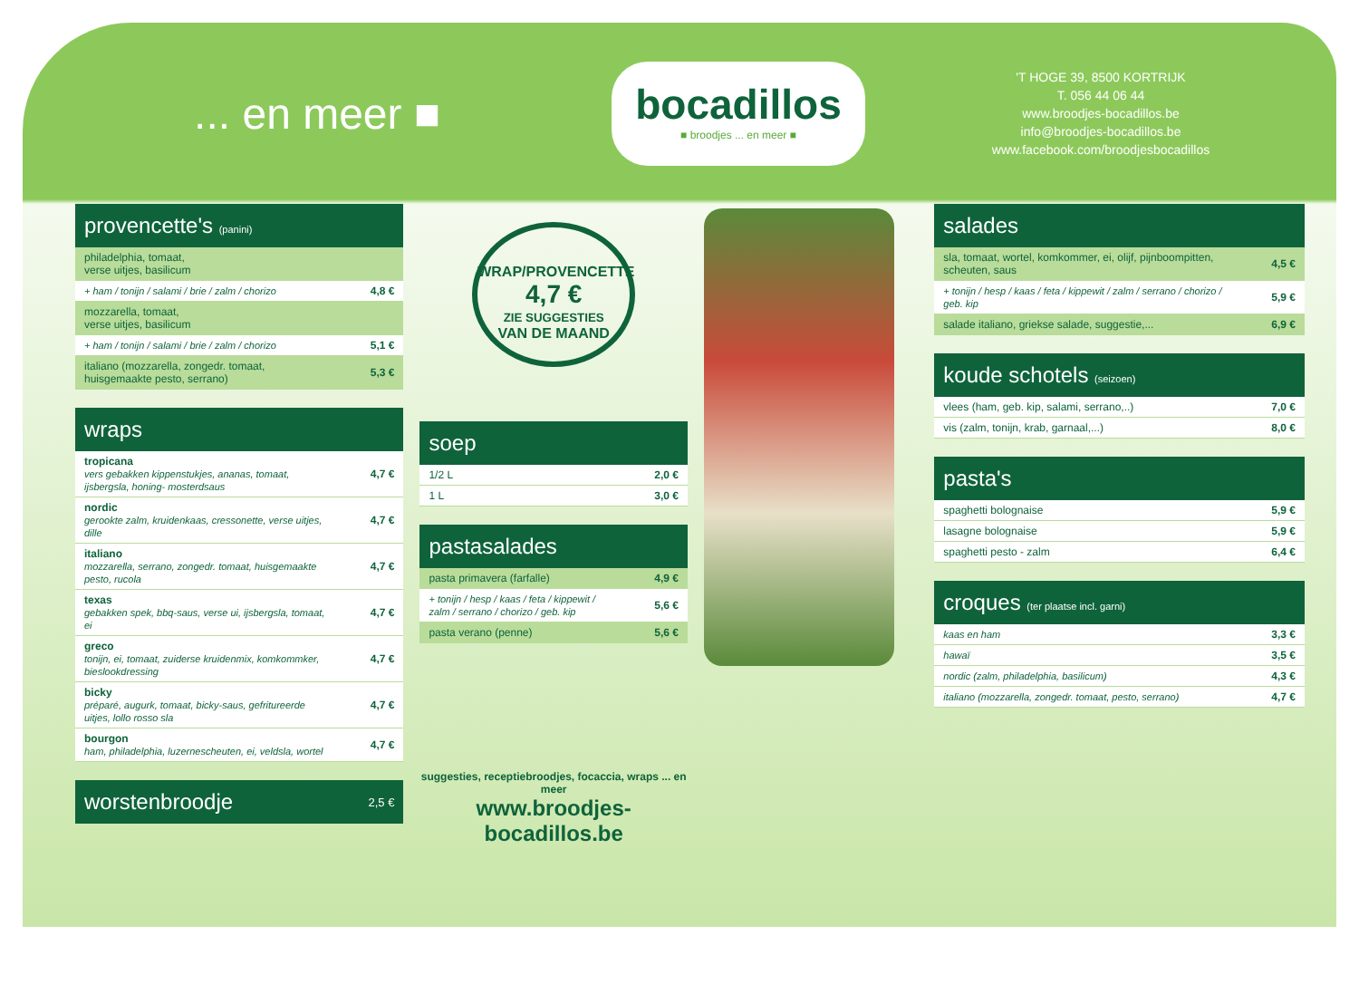... en meer ■
bocadillos
■ broodjes ... en meer ■
'T HOGE 39, 8500 KORTRIJK
T. 056 44 06 44
www.broodjes-bocadillos.be
info@broodjes-bocadillos.be
www.facebook.com/broodjesbocadillos
| provencette's (panini) | |
| --- | --- |
| philadelphia, tomaat, verse uitjes, basilicum | |
| + ham / tonijn / salami / brie / zalm / chorizo | 4,8 € |
| mozzarella, tomaat, verse uitjes, basilicum | |
| + ham / tonijn / salami / brie / zalm / chorizo | 5,1 € |
| italiano (mozzarella, zongedr. tomaat, huisgemaakte pesto, serrano) | 5,3 € |
| wraps | |
| --- | --- |
| tropicana vers gebakken kippenstukjes, ananas, tomaat, ijsbergsla, honing- mosterdsaus | 4,7 € |
| nordic gerookte zalm, kruidenkaas, cressonette, verse uitjes, dille | 4,7 € |
| italiano mozzarella, serrano, zongedr. tomaat, huisgemaakte pesto, rucola | 4,7 € |
| texas gebakken spek, bbq-saus, verse ui, ijsbergsla, tomaat, ei | 4,7 € |
| greco tonijn, ei, tomaat, zuiderse kruidenmix, komkommker, bieslookdressing | 4,7 € |
| bicky préparé, augurk, tomaat, bicky-saus, gefritureerde uitjes, lollo rosso sla | 4,7 € |
| bourgon ham, philadelphia, luzernescheuten, ei, veldsla, wortel | 4,7 € |
| worstenbroodje | 2,5 € |
| --- | --- |
WRAP/PROVENCETTE
4,7 €
ZIE SUGGESTIES
VAN DE MAAND
| soep | |
| --- | --- |
| 1/2 L | 2,0 € |
| 1 L | 3,0 € |
| pastasalades | |
| --- | --- |
| pasta primavera (farfalle) | 4,9 € |
| + tonijn / hesp / kaas / feta / kippewit / zalm / serrano / chorizo / geb. kip | 5,6 € |
| pasta verano (penne) | 5,6 € |
suggesties, receptiebroodjes, focaccia, wraps ... en meer
www.broodjes-bocadillos.be
| salades | |
| --- | --- |
| sla, tomaat, wortel, komkommer, ei, olijf, pijnboompitten, scheuten, saus | 4,5 € |
| + tonijn / hesp / kaas / feta / kippewit / zalm / serrano / chorizo / geb. kip | 5,9 € |
| salade italiano, griekse salade, suggestie,... | 6,9 € |
| koude schotels (seizoen) | |
| --- | --- |
| vlees (ham, geb. kip, salami, serrano,..) | 7,0 € |
| vis (zalm, tonijn, krab, garnaal,...) | 8,0 € |
| pasta's | |
| --- | --- |
| spaghetti bolognaise | 5,9 € |
| lasagne bolognaise | 5,9 € |
| spaghetti pesto - zalm | 6,4 € |
| croques (ter plaatse incl. garni) | |
| --- | --- |
| kaas en ham | 3,3 € |
| hawaï | 3,5 € |
| nordic (zalm, philadelphia, basilicum) | 4,3 € |
| italiano (mozzarella, zongedr. tomaat, pesto, serrano) | 4,7 € |